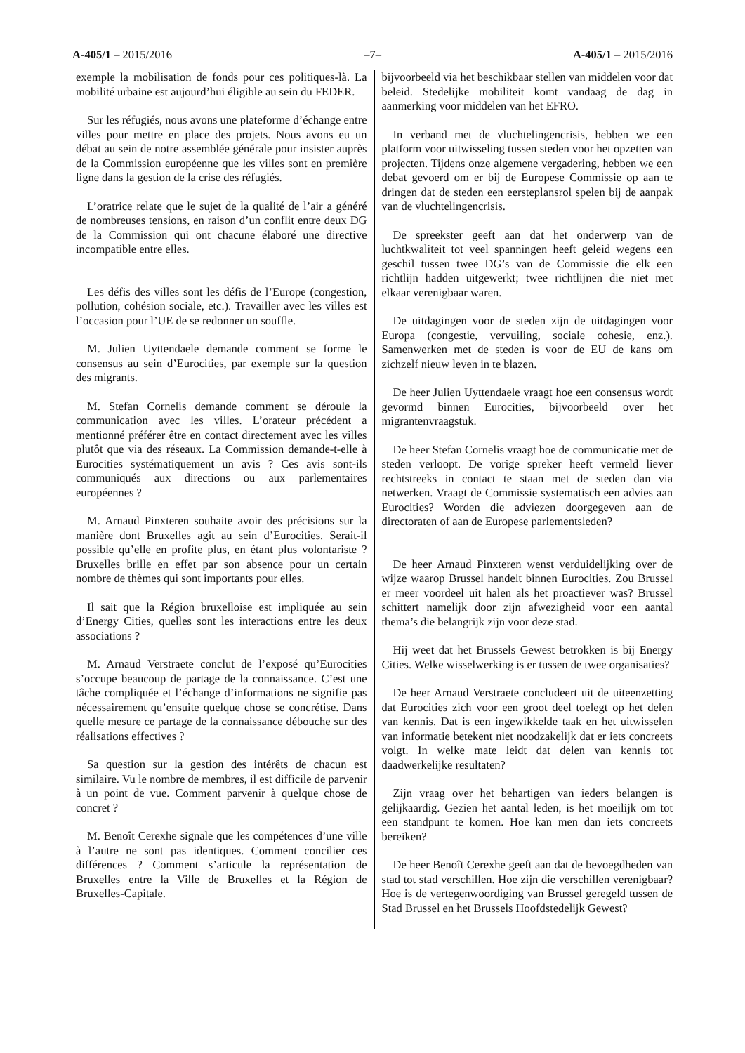A-405/1 – 2015/2016 –7– A-405/1 – 2015/2016
exemple la mobilisation de fonds pour ces politiques-là. La mobilité urbaine est aujourd’hui éligible au sein du FEDER.
Sur les réfugiés, nous avons une plateforme d’échange entre villes pour mettre en place des projets. Nous avons eu un débat au sein de notre assemblée générale pour insister auprès de la Commission européenne que les villes sont en première ligne dans la gestion de la crise des réfugiés.
L’oratrice relate que le sujet de la qualité de l’air a généré de nombreuses tensions, en raison d’un conflit entre deux DG de la Commission qui ont chacune élaboré une directive incompatible entre elles.
Les défis des villes sont les défis de l’Europe (congestion, pollution, cohésion sociale, etc.). Travailler avec les villes est l’occasion pour l’UE de se redonner un souffle.
M. Julien Uyttendaele demande comment se forme le consensus au sein d’Eurocities, par exemple sur la question des migrants.
M. Stefan Cornelis demande comment se déroule la communication avec les villes. L’orateur précédent a mentionné préférer être en contact directement avec les villes plutôt que via des réseaux. La Commission demande-t-elle à Eurocities systématiquement un avis ? Ces avis sont-ils communiqués aux directions ou aux parlementaires européennes ?
M. Arnaud Pinxteren souhaite avoir des précisions sur la manière dont Bruxelles agit au sein d’Eurocities. Serait-il possible qu’elle en profite plus, en étant plus volontariste ? Bruxelles brille en effet par son absence pour un certain nombre de thèmes qui sont importants pour elles.
Il sait que la Région bruxelloise est impliquée au sein d’Energy Cities, quelles sont les interactions entre les deux associations ?
M. Arnaud Verstraete conclut de l’exposé qu’Eurocities s’occupe beaucoup de partage de la connaissance. C’est une tâche compliquée et l’échange d’informations ne signifie pas nécessairement qu’ensuite quelque chose se concrétise. Dans quelle mesure ce partage de la connaissance débouche sur des réalisations effectives ?
Sa question sur la gestion des intérêts de chacun est similaire. Vu le nombre de membres, il est difficile de parvenir à un point de vue. Comment parvenir à quelque chose de concret ?
M. Benoît Cerexhe signale que les compétences d’une ville à l’autre ne sont pas identiques. Comment concilier ces différences ? Comment s’articule la représentation de Bruxelles entre la Ville de Bruxelles et la Région de Bruxelles-Capitale.
bijvoorbeeld via het beschikbaar stellen van middelen voor dat beleid. Stedelijke mobiliteit komt vandaag de dag in aanmerking voor middelen van het EFRO.
In verband met de vluchtelingencrisis, hebben we een platform voor uitwisseling tussen steden voor het opzetten van projecten. Tijdens onze algemene vergadering, hebben we een debat gevoerd om er bij de Europese Commissie op aan te dringen dat de steden een eersteplansrol spelen bij de aanpak van de vluchtelingencrisis.
De spreekster geeft aan dat het onderwerp van de luchtkwaliteit tot veel spanningen heeft geleid wegens een geschil tussen twee DG’s van de Commissie die elk een richtlijn hadden uitgewerkt; twee richtlijnen die niet met elkaar verenigbaar waren.
De uitdagingen voor de steden zijn de uitdagingen voor Europa (congestie, vervuiling, sociale cohesie, enz.). Samenwerken met de steden is voor de EU de kans om zichzelf nieuw leven in te blazen.
De heer Julien Uyttendaele vraagt hoe een consensus wordt gevormd binnen Eurocities, bijvoorbeeld over het migrantenvraagstuk.
De heer Stefan Cornelis vraagt hoe de communicatie met de steden verloopt. De vorige spreker heeft vermeld liever rechtstreeks in contact te staan met de steden dan via netwerken. Vraagt de Commissie systematisch een advies aan Eurocities? Worden die adviezen doorgegeven aan de directoraten of aan de Europese parlementsleden?
De heer Arnaud Pinxteren wenst verduidelijking over de wijze waarop Brussel handelt binnen Eurocities. Zou Brussel er meer voordeel uit halen als het proactiever was? Brussel schittert namelijk door zijn afwezigheid voor een aantal thema’s die belangrijk zijn voor deze stad.
Hij weet dat het Brussels Gewest betrokken is bij Energy Cities. Welke wisselwerking is er tussen de twee organisaties?
De heer Arnaud Verstraete concludeert uit de uiteenzetting dat Eurocities zich voor een groot deel toelegt op het delen van kennis. Dat is een ingewikkelde taak en het uitwisselen van informatie betekent niet noodzakelijk dat er iets concreets volgt. In welke mate leidt dat delen van kennis tot daadwerkelijke resultaten?
Zijn vraag over het behartigen van ieders belangen is gelijkaardig. Gezien het aantal leden, is het moeilijk om tot een standpunt te komen. Hoe kan men dan iets concreets bereiken?
De heer Benoît Cerexhe geeft aan dat de bevoegdheden van stad tot stad verschillen. Hoe zijn die verschillen verenigbaar? Hoe is de vertegenwoordiging van Brussel geregeld tussen de Stad Brussel en het Brussels Hoofdstedelijk Gewest?